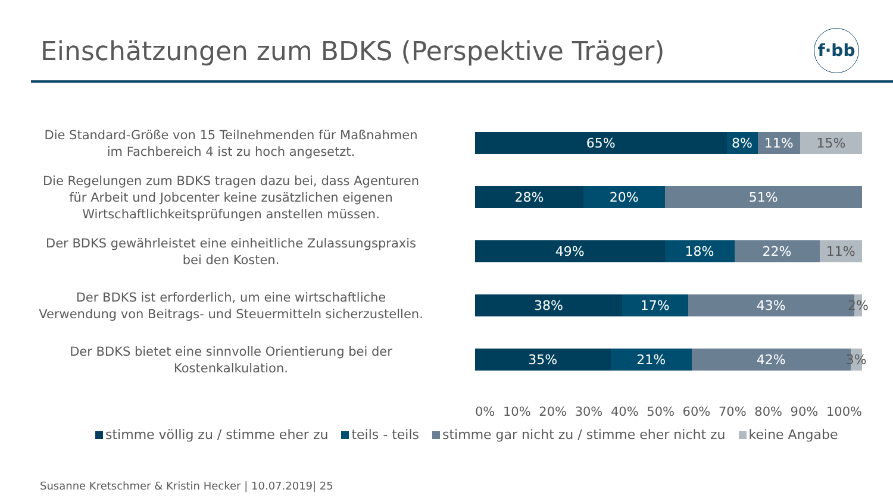Einschätzungen zum BDKS (Perspektive Träger)
f·bb
Die Standard-Größe von 15 Teilnehmenden für Maßnahmen im Fachbereich 4 ist zu hoch angesetzt.
65% 8% 11% 15%
Die Regelungen zum BDKS tragen dazu bei, dass Agenturen für Arbeit und Jobcenter keine zusätzlichen eigenen Wirtschaftlichkeitsprüfungen anstellen müssen.
28% 20% 51%
Der BDKS gewährleistet eine einheitliche Zulassungspraxis bei den Kosten.
49% 18% 22% 11%
Der BDKS ist erforderlich, um eine wirtschaftliche Verwendung von Beitrags- und Steuermitteln sicherzustellen.
38% 17% 43% 2%
Der BDKS bietet eine sinnvolle Orientierung bei der Kostenkalkulation.
35% 21% 42% 3%
0% 10% 20% 30% 40% 50% 60% 70% 80% 90% 100%
stimme völlig zu / stimme eher zu teils - teils stimme gar nicht zu / stimme eher nicht zu keine Angabe
Susanne Kretschmer & Kristin Hecker | 10.07.2019| 25